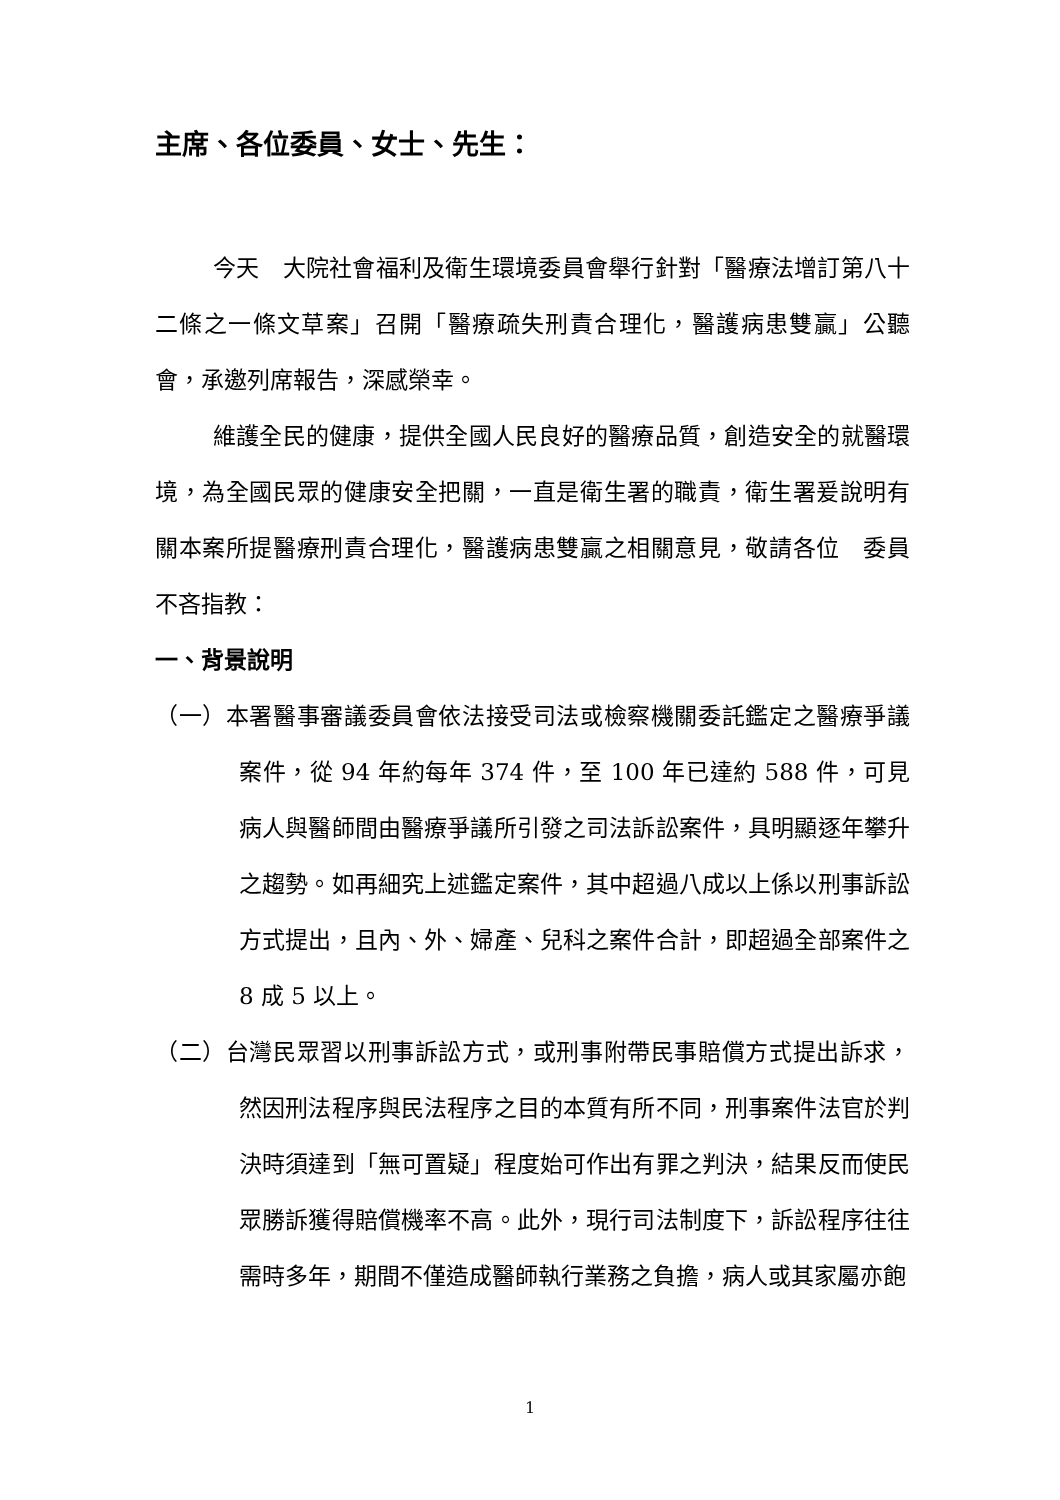主席、各位委員、女士、先生：
今天　大院社會福利及衛生環境委員會舉行針對「醫療法增訂第八十二條之一條文草案」召開「醫療疏失刑責合理化，醫護病患雙贏」公聽會，承邀列席報告，深感榮幸。
維護全民的健康，提供全國人民良好的醫療品質，創造安全的就醫環境，為全國民眾的健康安全把關，一直是衛生署的職責，衛生署爰說明有關本案所提醫療刑責合理化，醫護病患雙贏之相關意見，敬請各位　委員不吝指教：
一、背景說明
（一）本署醫事審議委員會依法接受司法或檢察機關委託鑑定之醫療爭議案件，從 94 年約每年 374 件，至 100 年已達約 588 件，可見病人與醫師間由醫療爭議所引發之司法訴訟案件，具明顯逐年攀升之趨勢。如再細究上述鑑定案件，其中超過八成以上係以刑事訴訟方式提出，且內、外、婦產、兒科之案件合計，即超過全部案件之 8 成 5 以上。
（二）台灣民眾習以刑事訴訟方式，或刑事附帶民事賠償方式提出訴求，然因刑法程序與民法程序之目的本質有所不同，刑事案件法官於判決時須達到「無可置疑」程度始可作出有罪之判決，結果反而使民眾勝訴獲得賠償機率不高。此外，現行司法制度下，訴訟程序往往需時多年，期間不僅造成醫師執行業務之負擔，病人或其家屬亦飽
1